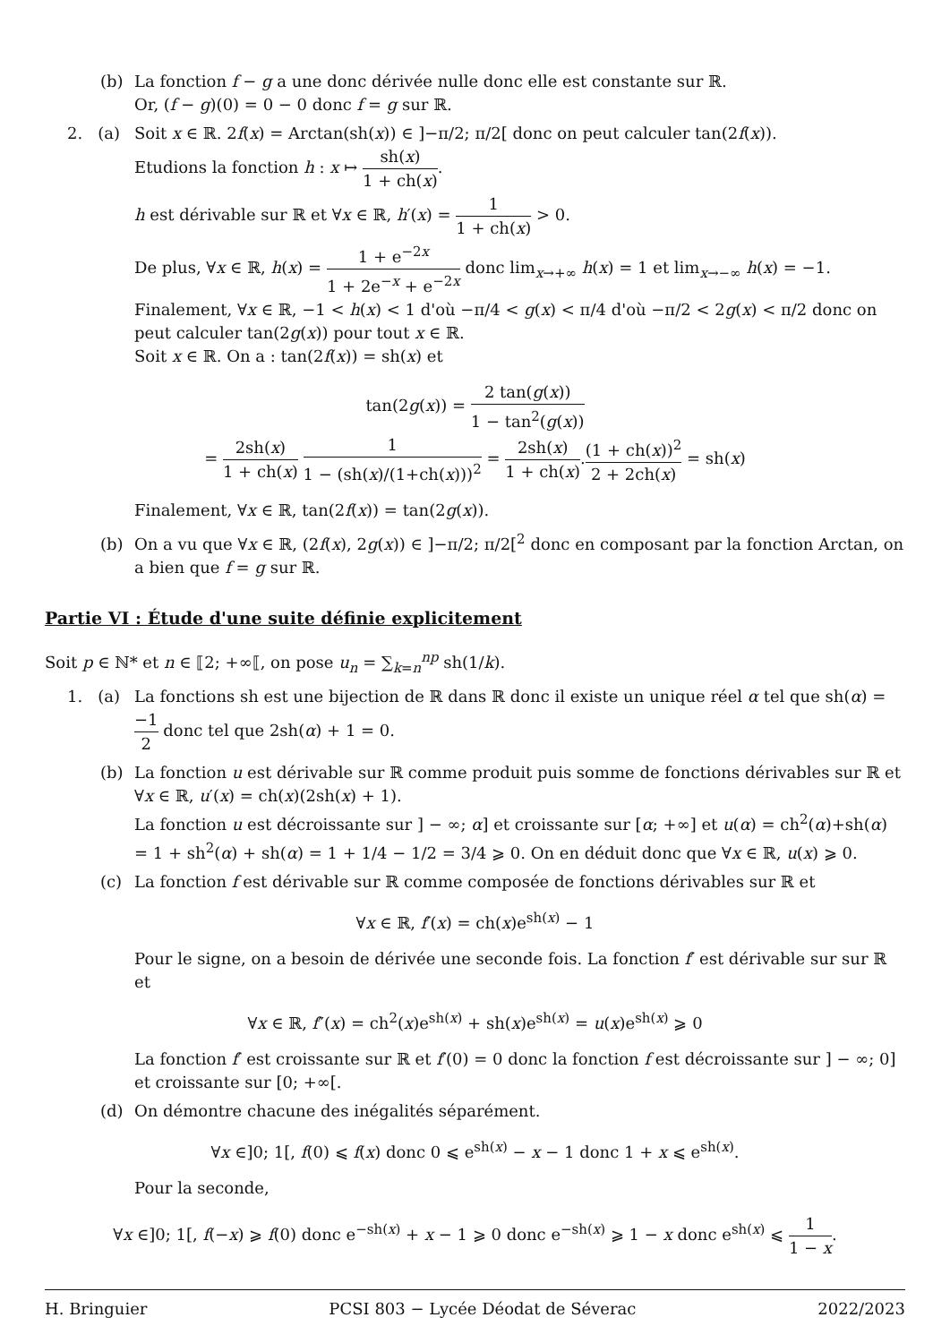(b) La fonction f − g a une donc dérivée nulle donc elle est constante sur ℝ.
Or, (f − g)(0) = 0 − 0 donc f = g sur ℝ.
2. (a) Soit x ∈ ℝ. 2f(x) = Arctan(sh(x)) ∈ ]−π/2; π/2[ donc on peut calculer tan(2f(x)).
Etudions la fonction h : x ↦ sh(x) 1 + ch(x).
h est dérivable sur ℝ et ∀x ∈ ℝ, h′(x) = 1 1 + ch(x) > 0.
De plus, ∀x ∈ ℝ, h(x) = 1 + e<sup>−2x</sup> 1 + 2e<sup>−x</sup> + e<sup>−2x</sup> donc lim<sub>x→+∞</sub> h(x) = 1 et lim<sub>x→−∞</sub> h(x) = −1.
Finalement, ∀x ∈ ℝ, −1 < h(x) < 1 d'où −π/4 < g(x) < π/4 d'où −π/2 < 2g(x) < π/2 donc on peut calculer tan(2g(x)) pour tout x ∈ ℝ.
Soit x ∈ ℝ. On a : tan(2f(x)) = sh(x) et
tan(2g(x)) = 2 tan(g(x)) 1 − tan<sup>2</sup>(g(x))
= 2sh(x) 1 + ch(x) 1 1 − (sh(x)/(1+ch(x)))<sup>2</sup> = 2sh(x) 1 + ch(x).(1 + ch(x))<sup>2</sup> 2 + 2ch(x) = sh(x)
Finalement, ∀x ∈ ℝ, tan(2f(x)) = tan(2g(x)).
(b) On a vu que ∀x ∈ ℝ, (2f(x), 2g(x)) ∈ ]−π/2; π/2[<sup>2</sup> donc en composant par la fonction Arctan, on a bien que f = g sur ℝ.
Partie VI : Étude d'une suite définie explicitement
Soit p ∈ ℕ* et n ∈ ⟦2; +∞⟦, on pose u<sub>n</sub> = ∑<sub>k=n</sub><sup>np</sup> sh(1/k).
1. (a) La fonctions sh est une bijection de ℝ dans ℝ donc il existe un unique réel α tel que sh(α) = −1 2 donc tel que 2sh(α) + 1 = 0.
(b) La fonction u est dérivable sur ℝ comme produit puis somme de fonctions dérivables sur ℝ et ∀x ∈ ℝ, u′(x) = ch(x)(2sh(x) + 1).
La fonction u est décroissante sur ] − ∞; α] et croissante sur [α; +∞] et u(α) = ch<sup>2</sup>(α)+sh(α) = 1 + sh<sup>2</sup>(α) + sh(α) = 1 + 1/4 − 1/2 = 3/4 ⩾ 0. On en déduit donc que ∀x ∈ ℝ, u(x) ⩾ 0.
(c) La fonction f est dérivable sur ℝ comme composée de fonctions dérivables sur ℝ et
∀x ∈ ℝ, f′(x) = ch(x)e<sup>sh(x)</sup> − 1
Pour le signe, on a besoin de dérivée une seconde fois. La fonction f′ est dérivable sur sur ℝ et
∀x ∈ ℝ, f″(x) = ch<sup>2</sup>(x)e<sup>sh(x)</sup> + sh(x)e<sup>sh(x)</sup> = u(x)e<sup>sh(x)</sup> ⩾ 0
La fonction f′ est croissante sur ℝ et f′(0) = 0 donc la fonction f est décroissante sur ] − ∞; 0] et croissante sur [0; +∞[.
(d) On démontre chacune des inégalités séparément.
∀x ∈]0; 1[, f(0) ⩽ f(x) donc 0 ⩽ e<sup>sh(x)</sup> − x − 1 donc 1 + x ⩽ e<sup>sh(x)</sup>.
Pour la seconde,
∀x ∈]0; 1[, f(−x) ⩾ f(0) donc e<sup>−sh(x)</sup> + x − 1 ⩾ 0 donc e<sup>−sh(x)</sup> ⩾ 1 − x donc e<sup>sh(x)</sup> ⩽ 1 1 − x.
H. Bringuier PCSI 803 − Lycée Déodat de Séverac 2022/2023